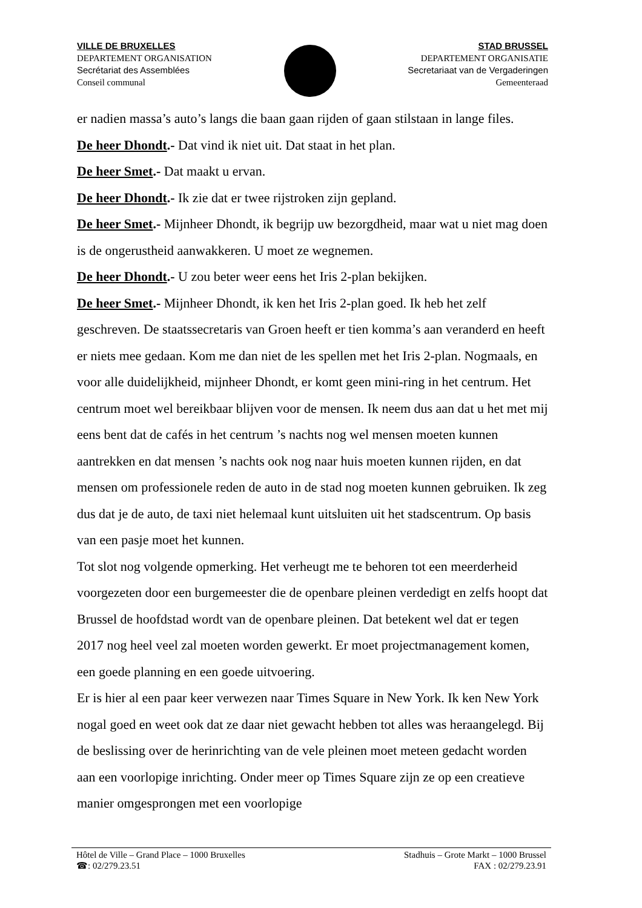VILLE DE BRUXELLES
DEPARTEMENT ORGANISATION
Secrétariat des Assemblées
Conseil communal
STAD BRUSSEL
DEPARTEMENT ORGANISATIE
Secretariaat van de Vergaderingen
Gemeenteraad
er nadien massa’s auto’s langs die baan gaan rijden of gaan stilstaan in lange files.
De heer Dhondt.- Dat vind ik niet uit. Dat staat in het plan.
De heer Smet.- Dat maakt u ervan.
De heer Dhondt.- Ik zie dat er twee rijstroken zijn gepland.
De heer Smet.- Mijnheer Dhondt, ik begrijp uw bezorgdheid, maar wat u niet mag doen is de ongerustheid aanwakkeren. U moet ze wegnemen.
De heer Dhondt.- U zou beter weer eens het Iris 2-plan bekijken.
De heer Smet.- Mijnheer Dhondt, ik ken het Iris 2-plan goed. Ik heb het zelf geschreven. De staatssecretaris van Groen heeft er tien komma’s aan veranderd en heeft er niets mee gedaan. Kom me dan niet de les spellen met het Iris 2-plan. Nogmaals, en voor alle duidelijkheid, mijnheer Dhondt, er komt geen mini-ring in het centrum. Het centrum moet wel bereikbaar blijven voor de mensen. Ik neem dus aan dat u het met mij eens bent dat de cafés in het centrum ’s nachts nog wel mensen moeten kunnen aantrekken en dat mensen ’s nachts ook nog naar huis moeten kunnen rijden, en dat mensen om professionele reden de auto in de stad nog moeten kunnen gebruiken. Ik zeg dus dat je de auto, de taxi niet helemaal kunt uitsluiten uit het stadscentrum. Op basis van een pasje moet het kunnen.
Tot slot nog volgende opmerking. Het verheugt me te behoren tot een meerderheid voorgezeten door een burgemeester die de openbare pleinen verdedigt en zelfs hoopt dat Brussel de hoofdstad wordt van de openbare pleinen. Dat betekent wel dat er tegen 2017 nog heel veel zal moeten worden gewerkt. Er moet projectmanagement komen, een goede planning en een goede uitvoering.
Er is hier al een paar keer verwezen naar Times Square in New York. Ik ken New York nogal goed en weet ook dat ze daar niet gewacht hebben tot alles was heraangelegd. Bij de beslissing over de herinrichting van de vele pleinen moet meteen gedacht worden aan een voorlopige inrichting. Onder meer op Times Square zijn ze op een creatieve manier omgesprongen met een voorlopige
Hôtel de Ville – Grand Place – 1000 Bruxelles Stadhuis – Grote Markt – 1000 Brussel
☎: 02/279.23.51 FAX : 02/279.23.91